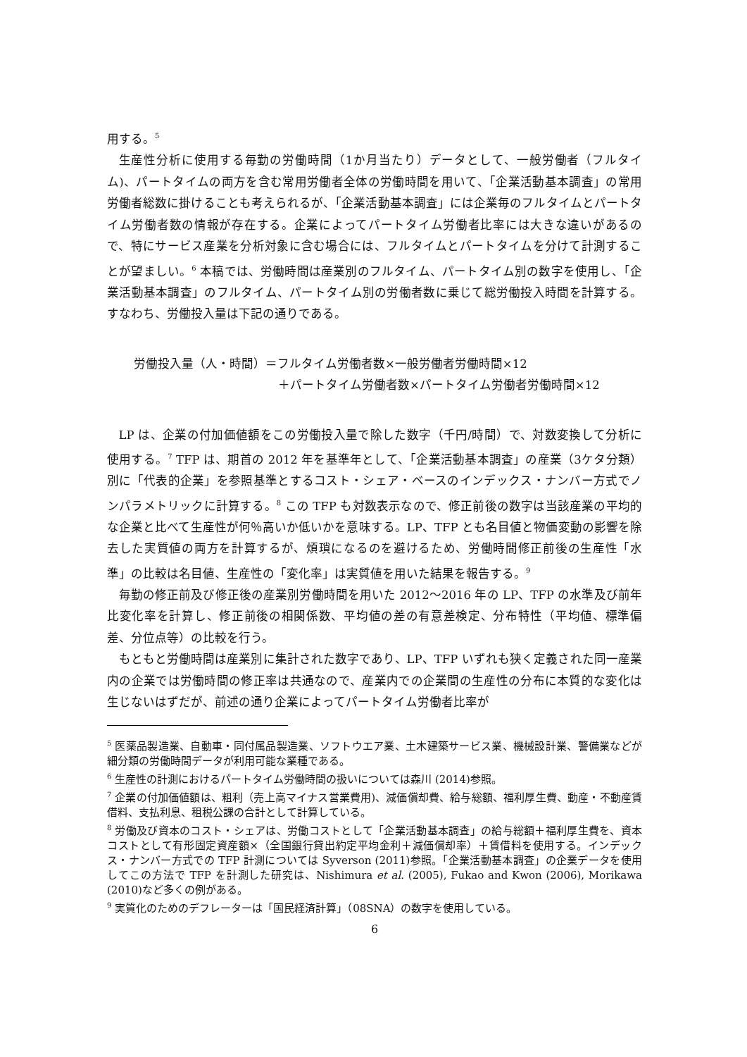用する。<sup>5</sup>
生産性分析に使用する毎勤の労働時間（1か月当たり）データとして、一般労働者（フルタイム)、パートタイムの両方を含む常用労働者全体の労働時間を用いて、「企業活動基本調査」の常用労働者総数に掛けることも考えられるが、「企業活動基本調査」には企業毎のフルタイムとパートタイム労働者数の情報が存在する。企業によってパートタイム労働者比率には大きな違いがあるので、特にサービス産業を分析対象に含む場合には、フルタイムとパートタイムを分けて計測することが望ましい。<sup>6</sup> 本稿では、労働時間は産業別のフルタイム、パートタイム別の数字を使用し、「企業活動基本調査」のフルタイム、パートタイム別の労働者数に乗じて総労働投入時間を計算する。すなわち、労働投入量は下記の通りである。
労働投入量（人・時間）＝フルタイム労働者数×一般労働者労働時間×12
＋パートタイム労働者数×パートタイム労働者労働時間×12
LP は、企業の付加価値額をこの労働投入量で除した数字（千円/時間）で、対数変換して分析に使用する。<sup>7</sup> TFP は、期首の 2012 年を基準年として、「企業活動基本調査」の産業（3ケタ分類）別に「代表的企業」を参照基準とするコスト・シェア・ベースのインデックス・ナンバー方式でノンパラメトリックに計算する。<sup>8</sup> この TFP も対数表示なので、修正前後の数字は当該産業の平均的な企業と比べて生産性が何％高いか低いかを意味する。LP、TFP とも名目値と物価変動の影響を除去した実質値の両方を計算するが、煩瑣になるのを避けるため、労働時間修正前後の生産性「水準」の比較は名目値、生産性の「変化率」は実質値を用いた結果を報告する。<sup>9</sup>
毎勤の修正前及び修正後の産業別労働時間を用いた 2012〜2016 年の LP、TFP の水準及び前年比変化率を計算し、修正前後の相関係数、平均値の差の有意差検定、分布特性（平均値、標準偏差、分位点等）の比較を行う。
もともと労働時間は産業別に集計された数字であり、LP、TFP いずれも狭く定義された同一産業内の企業では労働時間の修正率は共通なので、産業内での企業間の生産性の分布に本質的な変化は生じないはずだが、前述の通り企業によってパートタイム労働者比率が
<sup>5</sup> 医薬品製造業、自動車・同付属品製造業、ソフトウエア業、土木建築サービス業、機械設計業、警備業などが細分類の労働時間データが利用可能な業種である。
<sup>6</sup> 生産性の計測におけるパートタイム労働時間の扱いについては森川 (2014)参照。
<sup>7</sup> 企業の付加価値額は、粗利（売上高マイナス営業費用)、減価償却費、給与総額、福利厚生費、動産・不動産賃借料、支払利息、租税公課の合計として計算している。
<sup>8</sup> 労働及び資本のコスト・シェアは、労働コストとして「企業活動基本調査」の給与総額＋福利厚生費を、資本コストとして有形固定資産額×（全国銀行貸出約定平均金利＋減価償却率）＋賃借料を使用する。インデックス・ナンバー方式での TFP 計測については Syverson (2011)参照。「企業活動基本調査」の企業データを使用してこの方法で TFP を計測した研究は、Nishimura et al. (2005), Fukao and Kwon (2006), Morikawa (2010)など多くの例がある。
<sup>9</sup> 実質化のためのデフレーターは「国民経済計算」（08SNA）の数字を使用している。
6